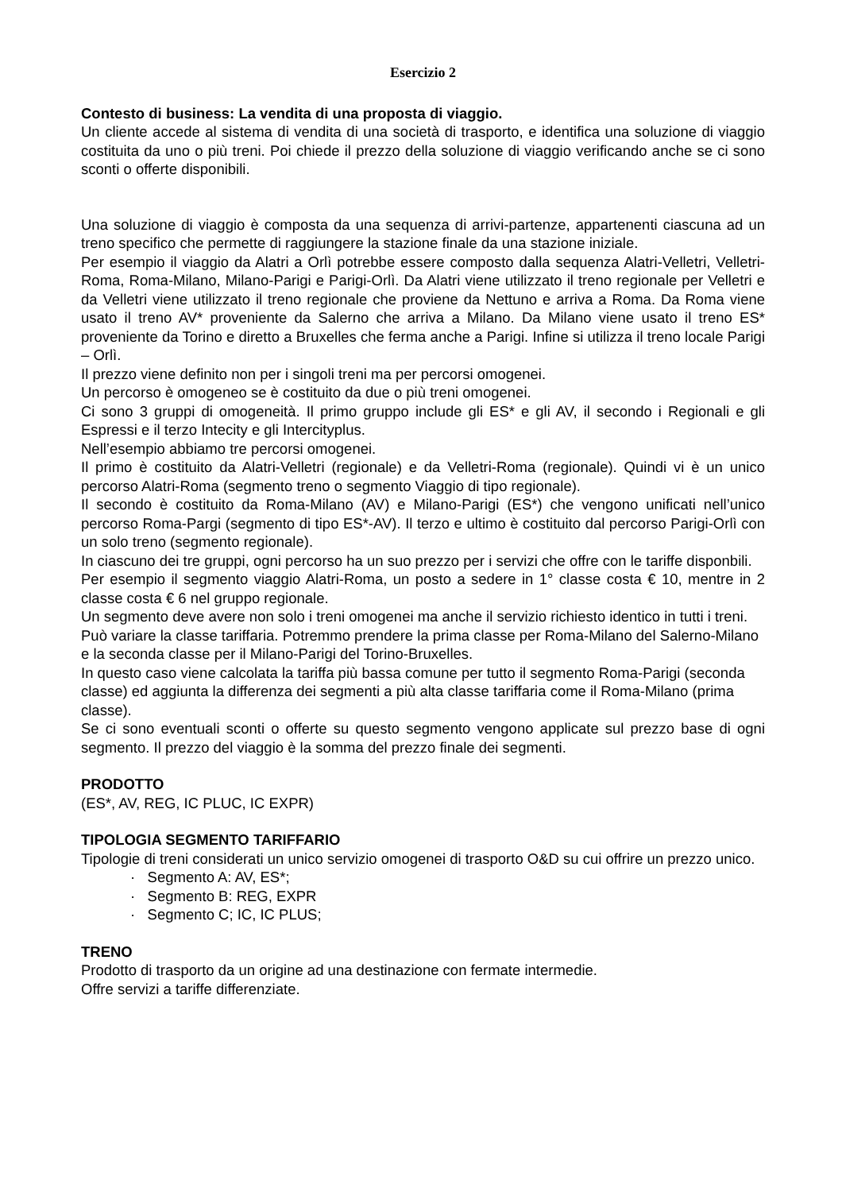Esercizio 2
Contesto di business: La vendita di una proposta di viaggio.
Un cliente accede al sistema di vendita di una società di trasporto, e identifica una soluzione di viaggio costituita da uno o più treni. Poi chiede il prezzo della soluzione di viaggio verificando anche se ci sono sconti o offerte disponibili.
Una soluzione di viaggio è composta da una sequenza di arrivi-partenze, appartenenti ciascuna ad un treno specifico che permette di raggiungere la stazione finale da una stazione iniziale.
Per esempio il viaggio da Alatri a Orlì potrebbe essere composto dalla sequenza Alatri-Velletri, Velletri-Roma, Roma-Milano, Milano-Parigi e Parigi-Orlì. Da Alatri viene utilizzato il treno regionale per Velletri e da Velletri viene utilizzato il treno regionale che proviene da Nettuno e arriva a Roma. Da Roma viene usato il treno AV* proveniente da Salerno che arriva a Milano. Da Milano viene usato il treno ES* proveniente da Torino e diretto a Bruxelles che ferma anche a Parigi. Infine si utilizza il treno locale Parigi – Orlì.
Il prezzo viene definito non per i singoli treni ma per percorsi omogenei.
Un percorso è omogeneo se è costituito da due o più treni omogenei.
Ci sono 3 gruppi di omogeneità. Il primo gruppo include gli ES* e gli AV, il secondo i Regionali e gli Espressi e il terzo Intecity e gli Intercityplus.
Nell’esempio abbiamo tre percorsi omogenei.
Il primo è costituito da Alatri-Velletri (regionale) e da Velletri-Roma (regionale). Quindi vi è un unico percorso Alatri-Roma (segmento treno o segmento Viaggio di tipo regionale).
Il secondo è costituito da Roma-Milano (AV) e Milano-Parigi (ES*) che vengono unificati nell’unico percorso Roma-Pargi (segmento di tipo ES*-AV). Il terzo e ultimo è costituito dal percorso Parigi-Orlì con un solo treno (segmento regionale).
In ciascuno dei tre gruppi, ogni percorso ha un suo prezzo per i servizi che offre con le tariffe disponbili.
Per esempio il segmento viaggio Alatri-Roma, un posto a sedere in 1° classe costa € 10, mentre in 2 classe costa € 6 nel gruppo regionale.
Un segmento deve avere non solo i treni omogenei ma anche il servizio richiesto identico in tutti i treni. Può variare la classe tariffaria. Potremmo prendere la prima classe per Roma-Milano del Salerno-Milano e la seconda classe per il Milano-Parigi del Torino-Bruxelles.
In questo caso viene calcolata la tariffa più bassa comune per tutto il segmento Roma-Parigi (seconda classe) ed aggiunta la differenza dei segmenti a più alta classe tariffaria come il Roma-Milano (prima classe).
Se ci sono eventuali sconti o offerte su questo segmento vengono applicate sul prezzo base di ogni segmento. Il prezzo del viaggio è la somma del prezzo finale dei segmenti.
PRODOTTO
(ES*, AV, REG, IC PLUC, IC EXPR)
TIPOLOGIA SEGMENTO TARIFFARIO
Tipologie di treni considerati un unico servizio omogenei di trasporto O&D su cui offrire un prezzo unico.
· Segmento A: AV, ES*;
· Segmento B: REG, EXPR
· Segmento C; IC, IC PLUS;
TRENO
Prodotto di trasporto da un origine ad una destinazione con fermate intermedie.
Offre servizi a tariffe differenziate.